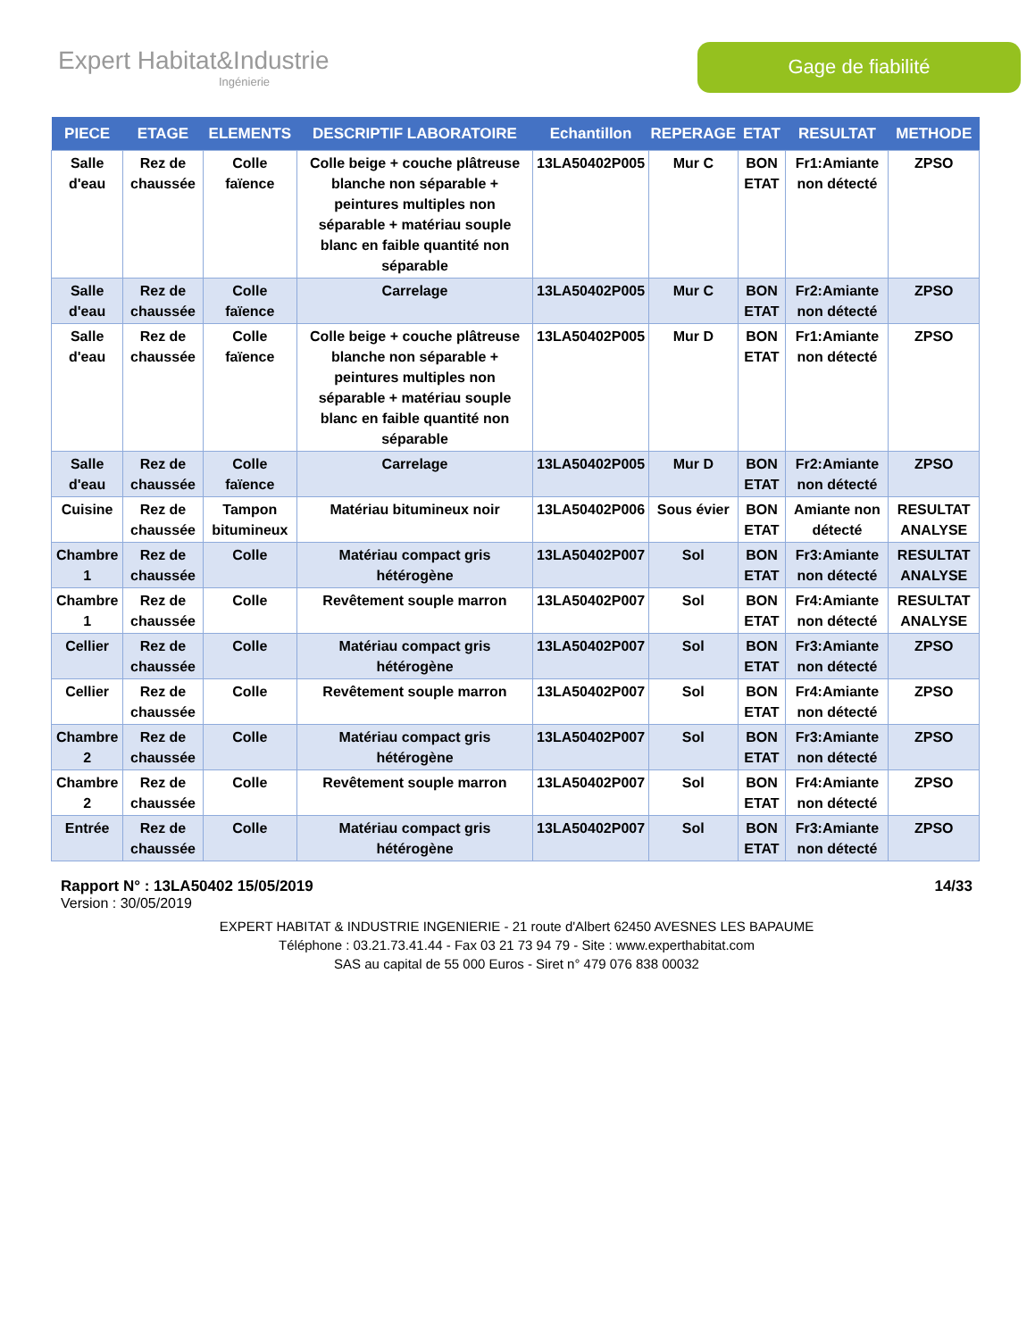Expert Habitat&Industrie
Ingénierie
Gage de fiabilité
| PIECE | ETAGE | ELEMENTS | DESCRIPTIF LABORATOIRE | Echantillon | REPERAGE | ETAT | RESULTAT | METHODE |
| --- | --- | --- | --- | --- | --- | --- | --- | --- |
| Salle d'eau | Rez de chaussée | Colle faïence | Colle beige + couche plâtreuse blanche non séparable + peintures multiples non séparable + matériau souple blanc en faible quantité non séparable | 13LA50402P005 | Mur C | BON ETAT | Fr1:Amiante non détecté | ZPSO |
| Salle d'eau | Rez de chaussée | Colle faïence | Carrelage | 13LA50402P005 | Mur C | BON ETAT | Fr2:Amiante non détecté | ZPSO |
| Salle d'eau | Rez de chaussée | Colle faïence | Colle beige + couche plâtreuse blanche non séparable + peintures multiples non séparable + matériau souple blanc en faible quantité non séparable | 13LA50402P005 | Mur D | BON ETAT | Fr1:Amiante non détecté | ZPSO |
| Salle d'eau | Rez de chaussée | Colle faïence | Carrelage | 13LA50402P005 | Mur D | BON ETAT | Fr2:Amiante non détecté | ZPSO |
| Cuisine | Rez de chaussée | Tampon bitumineux | Matériau bitumineux noir | 13LA50402P006 | Sous évier | BON ETAT | Amiante non détecté | RESULTAT ANALYSE |
| Chambre 1 | Rez de chaussée | Colle | Matériau compact gris hétérogène | 13LA50402P007 | Sol | BON ETAT | Fr3:Amiante non détecté | RESULTAT ANALYSE |
| Chambre 1 | Rez de chaussée | Colle | Revêtement souple marron | 13LA50402P007 | Sol | BON ETAT | Fr4:Amiante non détecté | RESULTAT ANALYSE |
| Cellier | Rez de chaussée | Colle | Matériau compact gris hétérogène | 13LA50402P007 | Sol | BON ETAT | Fr3:Amiante non détecté | ZPSO |
| Cellier | Rez de chaussée | Colle | Revêtement souple marron | 13LA50402P007 | Sol | BON ETAT | Fr4:Amiante non détecté | ZPSO |
| Chambre 2 | Rez de chaussée | Colle | Matériau compact gris hétérogène | 13LA50402P007 | Sol | BON ETAT | Fr3:Amiante non détecté | ZPSO |
| Chambre 2 | Rez de chaussée | Colle | Revêtement souple marron | 13LA50402P007 | Sol | BON ETAT | Fr4:Amiante non détecté | ZPSO |
| Entrée | Rez de chaussée | Colle | Matériau compact gris hétérogène | 13LA50402P007 | Sol | BON ETAT | Fr3:Amiante non détecté | ZPSO |
Rapport N° : 13LA50402 15/05/2019 14/33
Version : 30/05/2019
EXPERT HABITAT & INDUSTRIE INGENIERIE - 21 route d'Albert 62450 AVESNES LES BAPAUME
Téléphone : 03.21.73.41.44 - Fax 03 21 73 94 79 - Site : www.experthabitat.com
SAS au capital de 55 000 Euros - Siret n° 479 076 838 00032